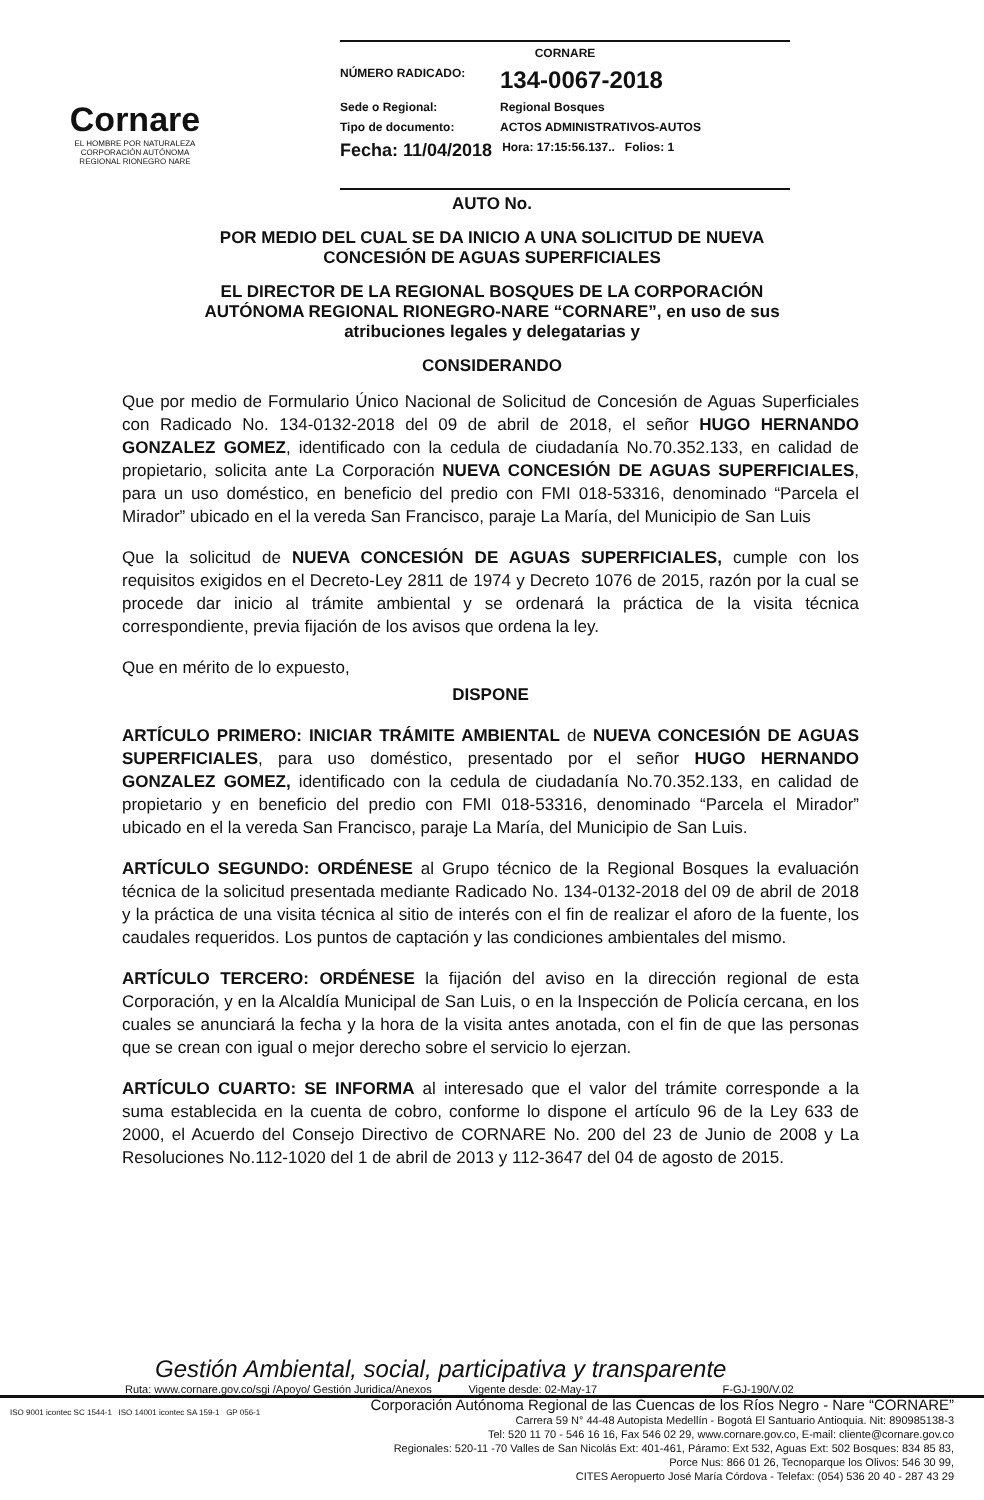Cornare
EL HOMBRE POR NATURALEZA
CORPORACIÓN AUTÓNOMA REGIONAL RIONEGRO NARE
CORNARE
NÚMERO RADICADO: 134-0067-2018
Sede o Regional: Regional Bosques
Tipo de documento: ACTOS ADMINISTRATIVOS-AUTOS
Fecha: 11/04/2018 Hora: 17:15:56.137.. Folios: 1
AUTO No.
POR MEDIO DEL CUAL SE DA INICIO A UNA SOLICITUD DE NUEVA
CONCESIÓN DE AGUAS SUPERFICIALES
EL DIRECTOR DE LA REGIONAL BOSQUES DE LA CORPORACIÓN
AUTÓNOMA REGIONAL RIONEGRO-NARE “CORNARE”, en uso de sus
atribuciones legales y delegatarias y
CONSIDERANDO
Que por medio de Formulario Único Nacional de Solicitud de Concesión de Aguas Superficiales con Radicado No. 134-0132-2018 del 09 de abril de 2018, el señor HUGO HERNANDO GONZALEZ GOMEZ, identificado con la cedula de ciudadanía No.70.352.133, en calidad de propietario, solicita ante La Corporación NUEVA CONCESIÓN DE AGUAS SUPERFICIALES, para un uso doméstico, en beneficio del predio con FMI 018-53316, denominado “Parcela el Mirador” ubicado en el la vereda San Francisco, paraje La María, del Municipio de San Luis
Que la solicitud de NUEVA CONCESIÓN DE AGUAS SUPERFICIALES, cumple con los requisitos exigidos en el Decreto-Ley 2811 de 1974 y Decreto 1076 de 2015, razón por la cual se procede dar inicio al trámite ambiental y se ordenará la práctica de la visita técnica correspondiente, previa fijación de los avisos que ordena la ley.
Que en mérito de lo expuesto,
DISPONE
ARTÍCULO PRIMERO: INICIAR TRÁMITE AMBIENTAL de NUEVA CONCESIÓN DE AGUAS SUPERFICIALES, para uso doméstico, presentado por el señor HUGO HERNANDO GONZALEZ GOMEZ, identificado con la cedula de ciudadanía No.70.352.133, en calidad de propietario y en beneficio del predio con FMI 018-53316, denominado “Parcela el Mirador” ubicado en el la vereda San Francisco, paraje La María, del Municipio de San Luis.
ARTÍCULO SEGUNDO: ORDÉNESE al Grupo técnico de la Regional Bosques la evaluación técnica de la solicitud presentada mediante Radicado No. 134-0132-2018 del 09 de abril de 2018 y la práctica de una visita técnica al sitio de interés con el fin de realizar el aforo de la fuente, los caudales requeridos. Los puntos de captación y las condiciones ambientales del mismo.
ARTÍCULO TERCERO: ORDÉNESE la fijación del aviso en la dirección regional de esta Corporación, y en la Alcaldía Municipal de San Luis, o en la Inspección de Policía cercana, en los cuales se anunciará la fecha y la hora de la visita antes anotada, con el fin de que las personas que se crean con igual o mejor derecho sobre el servicio lo ejerzan.
ARTÍCULO CUARTO: SE INFORMA al interesado que el valor del trámite corresponde a la suma establecida en la cuenta de cobro, conforme lo dispone el artículo 96 de la Ley 633 de 2000, el Acuerdo del Consejo Directivo de CORNARE No. 200 del 23 de Junio de 2008 y La Resoluciones No.112-1020 del 1 de abril de 2013 y 112-3647 del 04 de agosto de 2015.
Gestión Ambiental, social, participativa y transparente
Ruta: www.cornare.gov.co/sgi /Apoyo/ Gestión Juridica/Anexos Vigente desde: 02-May-17 F-GJ-190/V.02
ISO 9001 icontec SC 1544-1 ISO 14001 icontec SA 159-1 GP 056-1
Corporación Autónoma Regional de las Cuencas de los Ríos Negro - Nare “CORNARE”
Carrera 59 N° 44-48 Autopista Medellín - Bogotá El Santuario Antioquia. Nit: 890985138-3
Tel: 520 11 70 - 546 16 16, Fax 546 02 29, www.cornare.gov.co, E-mail: cliente@cornare.gov.co
Regionales: 520-11 -70 Valles de San Nicolás Ext: 401-461, Páramo: Ext 532, Aguas Ext: 502 Bosques: 834 85 83,
Porce Nus: 866 01 26, Tecnoparque los Olivos: 546 30 99,
CITES Aeropuerto José María Córdova - Telefax: (054) 536 20 40 - 287 43 29